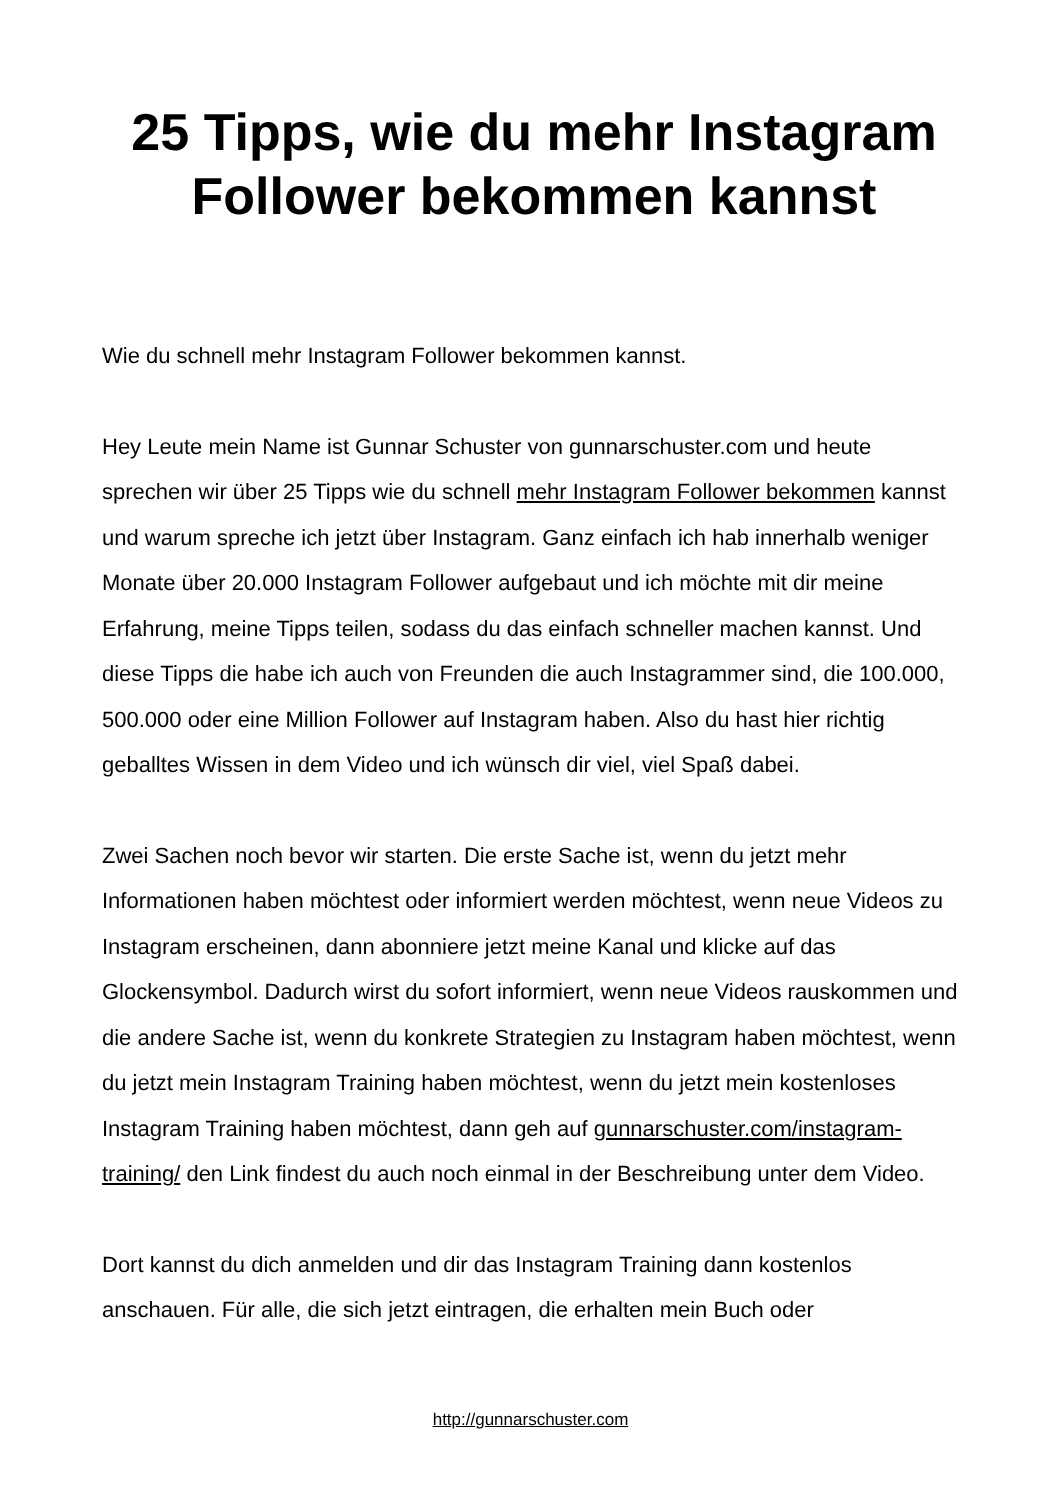25 Tipps, wie du mehr Instagram Follower bekommen kannst
Wie du schnell mehr Instagram Follower bekommen kannst.
Hey Leute mein Name ist Gunnar Schuster von gunnarschuster.com und heute sprechen wir über 25 Tipps wie du schnell mehr Instagram Follower bekommen kannst und warum spreche ich jetzt über Instagram. Ganz einfach ich hab innerhalb weniger Monate über 20.000 Instagram Follower aufgebaut und ich möchte mit dir meine Erfahrung, meine Tipps teilen, sodass du das einfach schneller machen kannst. Und diese Tipps die habe ich auch von Freunden die auch Instagrammer sind, die 100.000, 500.000 oder eine Million Follower auf Instagram haben. Also du hast hier richtig geballtes Wissen in dem Video und ich wünsch dir viel, viel Spaß dabei.
Zwei Sachen noch bevor wir starten. Die erste Sache ist, wenn du jetzt mehr Informationen haben möchtest oder informiert werden möchtest, wenn neue Videos zu Instagram erscheinen, dann abonniere jetzt meine Kanal und klicke auf das Glockensymbol. Dadurch wirst du sofort informiert, wenn neue Videos rauskommen und die andere Sache ist, wenn du konkrete Strategien zu Instagram haben möchtest, wenn du jetzt mein Instagram Training haben möchtest, wenn du jetzt mein kostenloses Instagram Training haben möchtest, dann geh auf gunnarschuster.com/instagram-training/ den Link findest du auch noch einmal in der Beschreibung unter dem Video.
Dort kannst du dich anmelden und dir das Instagram Training dann kostenlos anschauen. Für alle, die sich jetzt eintragen, die erhalten mein Buch oder
http://gunnarschuster.com